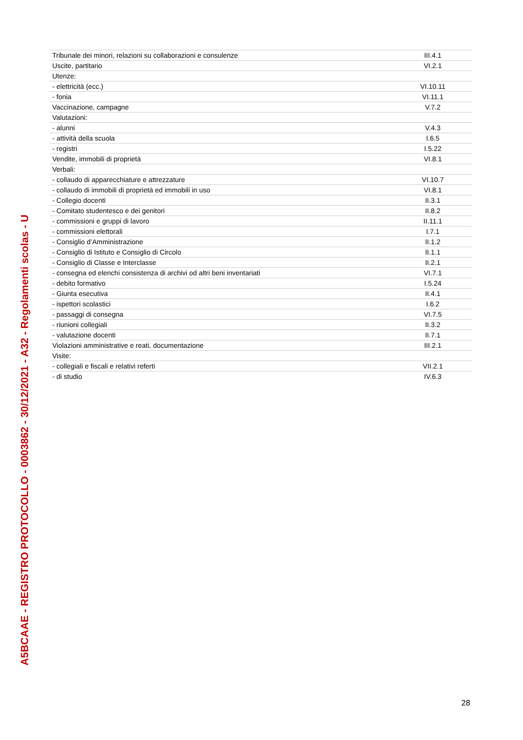A5BCAAE - REGISTRO PROTOCOLLO - 0003862 - 30/12/2021 - A32 - Regolamenti scolas - U
| Tribunale dei minori, relazioni su collaborazioni e consulenze | III.4.1 |
| Uscite, partitario | VI.2.1 |
| Utenze: | |
| - elettricità (ecc.) | VI.10.11 |
| - fonia | VI.11.1 |
| Vaccinazione, campagne | V.7.2 |
| Valutazioni: | |
| - alunni | V.4.3 |
| - attività della scuola | I.6.5 |
| - registri | I.5.22 |
| Vendite, immobili di proprietà | VI.8.1 |
| Verbali: | |
| - collaudo di apparecchiature e attrezzature | VI.10.7 |
| - collaudo di immobili di proprietà ed immobili in uso | VI.8.1 |
| - Collegio docenti | II.3.1 |
| - Comitato studentesco e dei genitori | II.8.2 |
| - commissioni e gruppi di lavoro | II.11.1 |
| - commissioni elettorali | I.7.1 |
| - Consiglio d’Amministrazione | II.1.2 |
| - Consiglio di Istituto e Consiglio di Circolo | II.1.1 |
| - Consiglio di Classe e Interclasse | II.2.1 |
| - consegna ed elenchi consistenza di archivi od altri beni inventariati | VI.7.1 |
| - debito formativo | I.5.24 |
| - Giunta esecutiva | II.4.1 |
| - ispettori scolastici | I.6.2 |
| - passaggi di consegna | VI.7.5 |
| - riunioni collegiali | II.3.2 |
| - valutazione docenti | II.7.1 |
| Violazioni amministrative e reati, documentazione | III.2.1 |
| Visite: | |
| - collegiali e fiscali e relativi referti | VII.2.1 |
| - di studio | IV.6.3 |
28